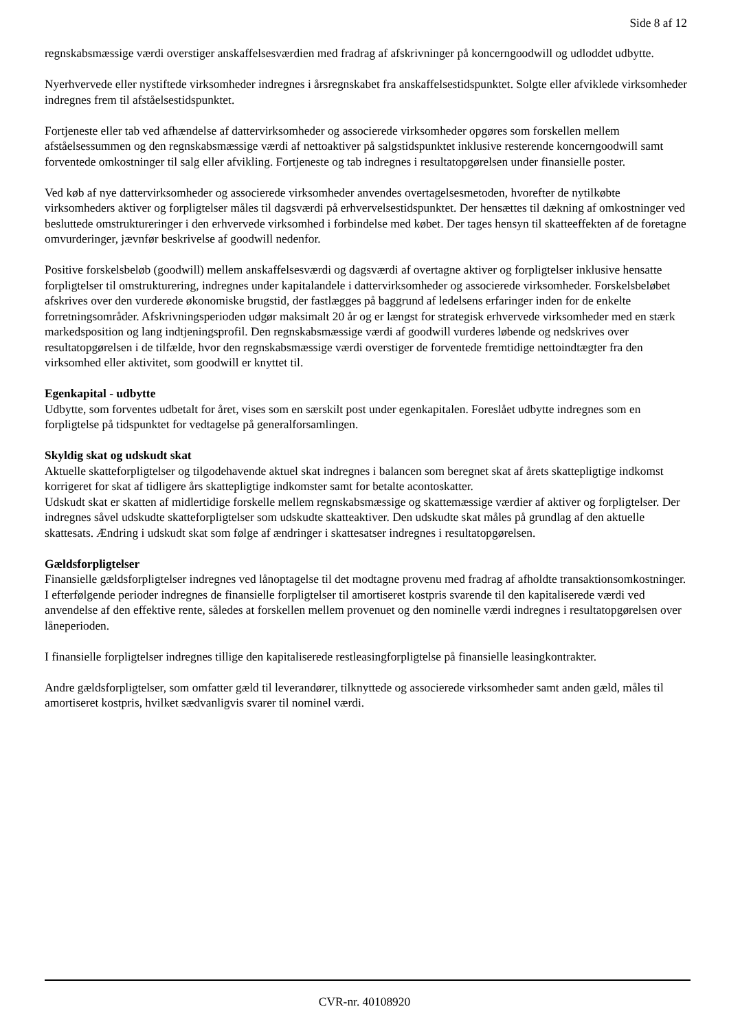Side 8 af 12
regnskabsmæssige værdi overstiger anskaffelsesværdien med fradrag af afskrivninger på koncerngoodwill og udloddet udbytte.
Nyerhvervede eller nystiftede virksomheder indregnes i årsregnskabet fra anskaffelsestidspunktet. Solgte eller afviklede virksomheder indregnes frem til afståelsestidspunktet.
Fortjeneste eller tab ved afhændelse af dattervirksomheder og associerede virksomheder opgøres som forskellen mellem afståelsessummen og den regnskabsmæssige værdi af nettoaktiver på salgstidspunktet inklusive resterende koncerngoodwill samt forventede omkostninger til salg eller afvikling. Fortjeneste og tab indregnes i resultatopgørelsen under finansielle poster.
Ved køb af nye dattervirksomheder og associerede virksomheder anvendes overtagelsesmetoden, hvorefter de nytilkøbte virksomheders aktiver og forpligtelser måles til dagsværdi på erhvervelsestidspunktet. Der hensættes til dækning af omkostninger ved besluttede omstruktureringer i den erhvervede virksomhed i forbindelse med købet. Der tages hensyn til skatteeffekten af de foretagne omvurderinger, jævnfør beskrivelse af goodwill nedenfor.
Positive forskelsbeløb (goodwill) mellem anskaffelsesværdi og dagsværdi af overtagne aktiver og forpligtelser inklusive hensatte forpligtelser til omstrukturering, indregnes under kapitalandele i dattervirksomheder og associerede virksomheder. Forskelsbeløbet afskrives over den vurderede økonomiske brugstid, der fastlægges på baggrund af ledelsens erfaringer inden for de enkelte forretningsområder. Afskrivningsperioden udgør maksimalt 20 år og er længst for strategisk erhvervede virksomheder med en stærk markedsposition og lang indtjeningsprofil. Den regnskabsmæssige værdi af goodwill vurderes løbende og nedskrives over resultatopgørelsen i de tilfælde, hvor den regnskabsmæssige værdi overstiger de forventede fremtidige nettoindtægter fra den virksomhed eller aktivitet, som goodwill er knyttet til.
Egenkapital - udbytte
Udbytte, som forventes udbetalt for året, vises som en særskilt post under egenkapitalen. Foreslået udbytte indregnes som en forpligtelse på tidspunktet for vedtagelse på generalforsamlingen.
Skyldig skat og udskudt skat
Aktuelle skatteforpligtelser og tilgodehavende aktuel skat indregnes i balancen som beregnet skat af årets skattepligtige indkomst korrigeret for skat af tidligere års skattepligtige indkomster samt for betalte acontoskatter.
Udskudt skat er skatten af midlertidige forskelle mellem regnskabsmæssige og skattemæssige værdier af aktiver og forpligtelser. Der indregnes såvel udskudte skatteforpligtelser som udskudte skatteaktiver. Den udskudte skat måles på grundlag af den aktuelle skattesats. Ændring i udskudt skat som følge af ændringer i skattesatser indregnes i resultatopgørelsen.
Gældsforpligtelser
Finansielle gældsforpligtelser indregnes ved lånoptagelse til det modtagne provenu med fradrag af afholdte transaktionsomkostninger. I efterfølgende perioder indregnes de finansielle forpligtelser til amortiseret kostpris svarende til den kapitaliserede værdi ved anvendelse af den effektive rente, således at forskellen mellem provenuet og den nominelle værdi indregnes i resultatopgørelsen over låneperioden.
I finansielle forpligtelser indregnes tillige den kapitaliserede restleasingforpligtelse på finansielle leasingkontrakter.
Andre gældsforpligtelser, som omfatter gæld til leverandører, tilknyttede og associerede virksomheder samt anden gæld, måles til amortiseret kostpris, hvilket sædvanligvis svarer til nominel værdi.
CVR-nr. 40108920